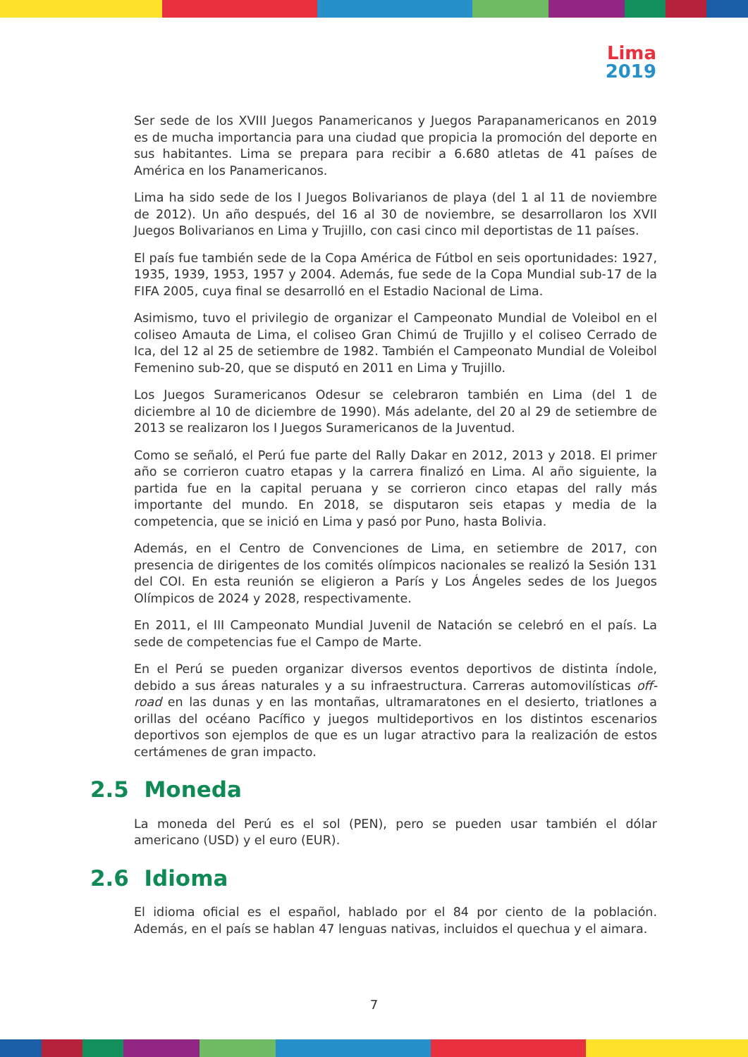Lima
2019
Ser sede de los XVIII Juegos Panamericanos y Juegos Parapanamericanos en 2019 es de mucha importancia para una ciudad que propicia la promoción del deporte en sus habitantes. Lima se prepara para recibir a 6.680 atletas de 41 países de América en los Panamericanos.
Lima ha sido sede de los I Juegos Bolivarianos de playa (del 1 al 11 de noviembre de 2012). Un año después, del 16 al 30 de noviembre, se desarrollaron los XVII Juegos Bolivarianos en Lima y Trujillo, con casi cinco mil deportistas de 11 países.
El país fue también sede de la Copa América de Fútbol en seis oportunidades: 1927, 1935, 1939, 1953, 1957 y 2004. Además, fue sede de la Copa Mundial sub-17 de la FIFA 2005, cuya final se desarrolló en el Estadio Nacional de Lima.
Asimismo, tuvo el privilegio de organizar el Campeonato Mundial de Voleibol en el coliseo Amauta de Lima, el coliseo Gran Chimú de Trujillo y el coliseo Cerrado de Ica, del 12 al 25 de setiembre de 1982. También el Campeonato Mundial de Voleibol Femenino sub-20, que se disputó en 2011 en Lima y Trujillo.
Los Juegos Suramericanos Odesur se celebraron también en Lima (del 1 de diciembre al 10 de diciembre de 1990). Más adelante, del 20 al 29 de setiembre de 2013 se realizaron los I Juegos Suramericanos de la Juventud.
Como se señaló, el Perú fue parte del Rally Dakar en 2012, 2013 y 2018. El primer año se corrieron cuatro etapas y la carrera finalizó en Lima. Al año siguiente, la partida fue en la capital peruana y se corrieron cinco etapas del rally más importante del mundo. En 2018, se disputaron seis etapas y media de la competencia, que se inició en Lima y pasó por Puno, hasta Bolivia.
Además, en el Centro de Convenciones de Lima, en setiembre de 2017, con presencia de dirigentes de los comités olímpicos nacionales se realizó la Sesión 131 del COI. En esta reunión se eligieron a París y Los Ángeles sedes de los Juegos Olímpicos de 2024 y 2028, respectivamente.
En 2011, el III Campeonato Mundial Juvenil de Natación se celebró en el país. La sede de competencias fue el Campo de Marte.
En el Perú se pueden organizar diversos eventos deportivos de distinta índole, debido a sus áreas naturales y a su infraestructura. Carreras automovilísticas off-road en las dunas y en las montañas, ultramaratones en el desierto, triatlones a orillas del océano Pacífico y juegos multideportivos en los distintos escenarios deportivos son ejemplos de que es un lugar atractivo para la realización de estos certámenes de gran impacto.
2.5 Moneda
La moneda del Perú es el sol (PEN), pero se pueden usar también el dólar americano (USD) y el euro (EUR).
2.6 Idioma
El idioma oficial es el español, hablado por el 84 por ciento de la población. Además, en el país se hablan 47 lenguas nativas, incluidos el quechua y el aimara.
7